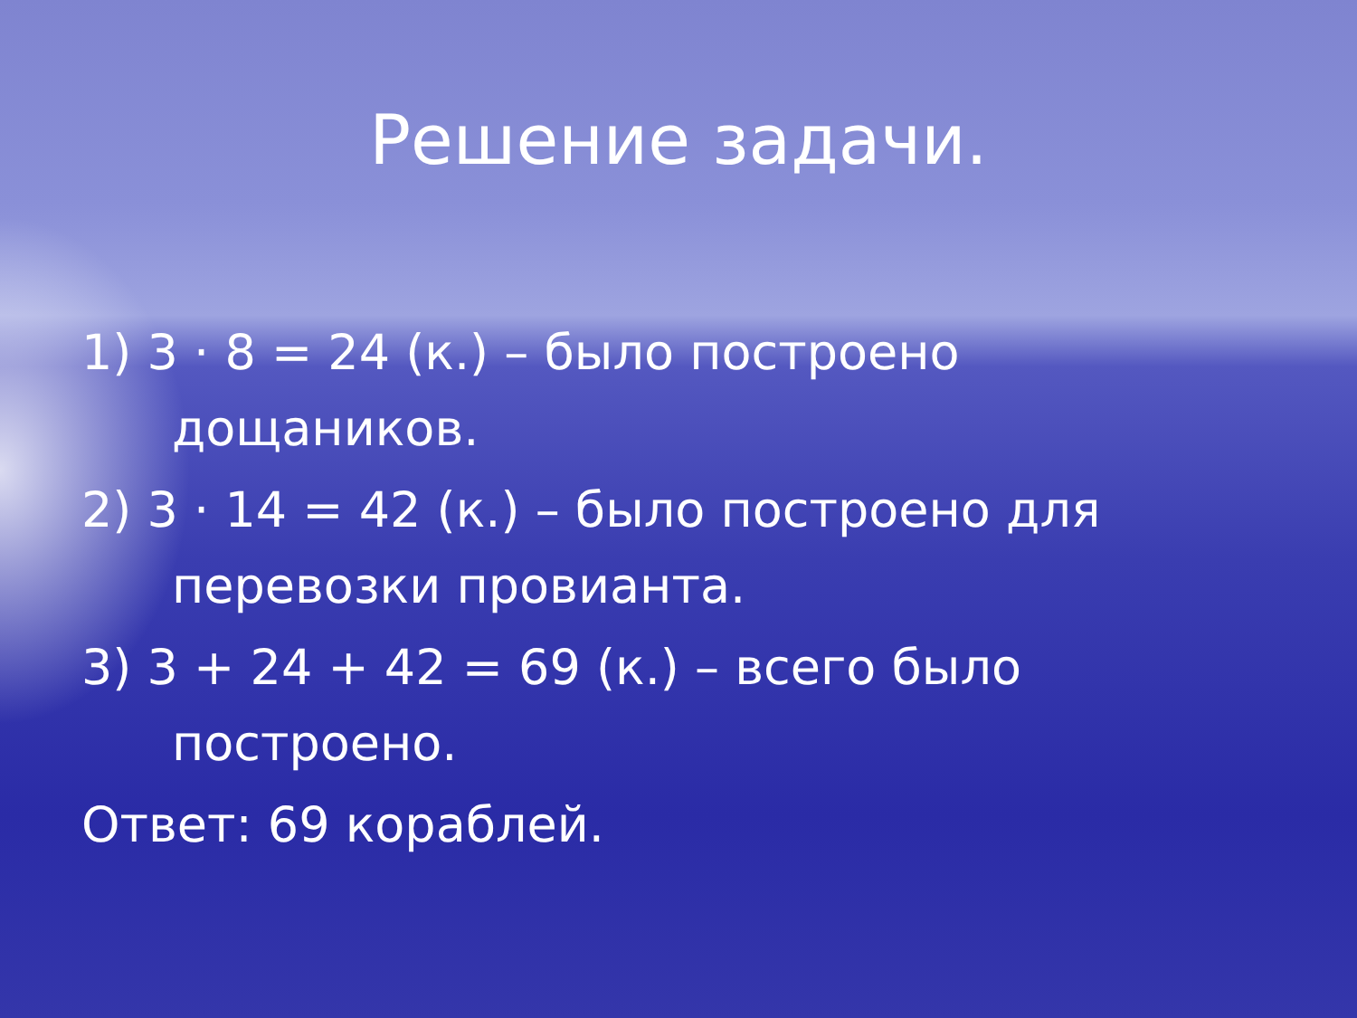Решение задачи.
1) 3 · 8 = 24 (к.) – было построено дощаников.
2) 3 · 14 = 42 (к.) – было построено для перевозки провианта.
3) 3 + 24 + 42 = 69 (к.) – всего было построено.
Ответ: 69 кораблей.